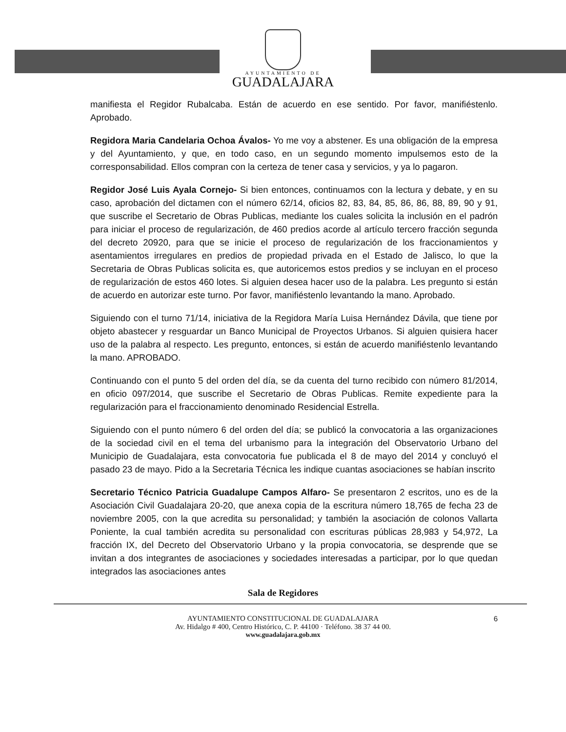AYUNTAMIENTO DE
GUADALAJARA
manifiesta el Regidor Rubalcaba. Están de acuerdo en ese sentido. Por favor, manifiéstenlo. Aprobado.
Regidora Maria Candelaria Ochoa Ávalos- Yo me voy a abstener. Es una obligación de la empresa y del Ayuntamiento, y que, en todo caso, en un segundo momento impulsemos esto de la corresponsabilidad. Ellos compran con la certeza de tener casa y servicios, y ya lo pagaron.
Regidor José Luis Ayala Cornejo- Si bien entonces, continuamos con la lectura y debate, y en su caso, aprobación del dictamen con el número 62/14, oficios 82, 83, 84, 85, 86, 86, 88, 89, 90 y 91, que suscribe el Secretario de Obras Publicas, mediante los cuales solicita la inclusión en el padrón para iniciar el proceso de regularización, de 460 predios acorde al artículo tercero fracción segunda del decreto 20920, para que se inicie el proceso de regularización de los fraccionamientos y asentamientos irregulares en predios de propiedad privada en el Estado de Jalisco, lo que la Secretaria de Obras Publicas solicita es, que autoricemos estos predios y se incluyan en el proceso de regularización de estos 460 lotes. Si alguien desea hacer uso de la palabra. Les pregunto si están de acuerdo en autorizar este turno. Por favor, manifiéstenlo levantando la mano. Aprobado.
Siguiendo con el turno 71/14, iniciativa de la Regidora María Luisa Hernández Dávila, que tiene por objeto abastecer y resguardar un Banco Municipal de Proyectos Urbanos. Si alguien quisiera hacer uso de la palabra al respecto. Les pregunto, entonces, si están de acuerdo manifiéstenlo levantando la mano. APROBADO.
Continuando con el punto 5 del orden del día, se da cuenta del turno recibido con número 81/2014, en oficio 097/2014, que suscribe el Secretario de Obras Publicas. Remite expediente para la regularización para el fraccionamiento denominado Residencial Estrella.
Siguiendo con el punto número 6 del orden del día; se publicó la convocatoria a las organizaciones de la sociedad civil en el tema del urbanismo para la integración del Observatorio Urbano del Municipio de Guadalajara, esta convocatoria fue publicada el 8 de mayo del 2014 y concluyó el pasado 23 de mayo. Pido a la Secretaria Técnica les indique cuantas asociaciones se habían inscrito
Secretario Técnico Patricia Guadalupe Campos Alfaro- Se presentaron 2 escritos, uno es de la Asociación Civil Guadalajara 20-20, que anexa copia de la escritura número 18,765 de fecha 23 de noviembre 2005, con la que acredita su personalidad; y también la asociación de colonos Vallarta Poniente, la cual también acredita su personalidad con escrituras públicas 28,983 y 54,972, La fracción IX, del Decreto del Observatorio Urbano y la propia convocatoria, se desprende que se invitan a dos integrantes de asociaciones y sociedades interesadas a participar, por lo que quedan integrados las asociaciones antes
Sala de Regidores
AYUNTAMIENTO CONSTITUCIONAL DE GUADALAJARA 6
Av. Hidalgo # 400, Centro Histórico, C. P. 44100 · Teléfono. 38 37 44 00.
www.guadalajara.gob.mx